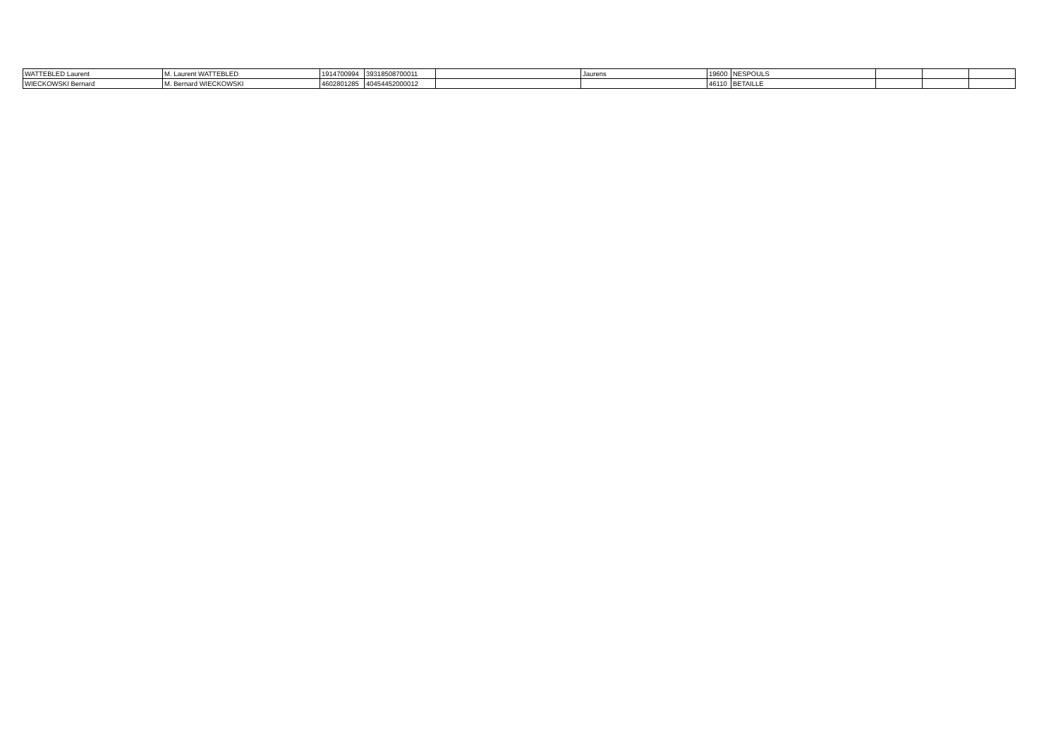| WATTEBLED Laurent | M. Laurent WATTEBLED | 1914700994 | 39318508700011 | | Jaurens | 19600 | NESPOULS | | | |
| WIECKOWSKI Bernard | M. Bernard WIECKOWSKI | 4602801285 | 40454452000012 | | | 46110 | BETAILLE | | | |